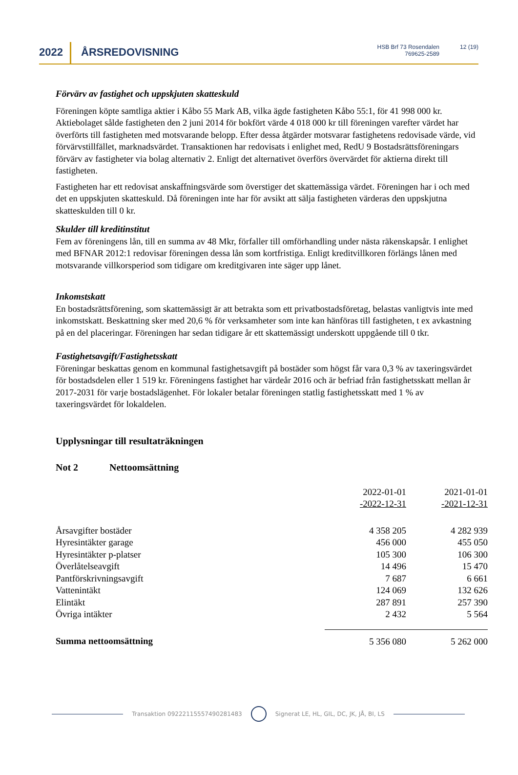2022 ÅRSREDOVISNING
HSB Brf 73 Rosendalen
769625-2589
12 (19)
Förvärv av fastighet och uppskjuten skatteskuld
Föreningen köpte samtliga aktier i Kåbo 55 Mark AB, vilka ägde fastigheten Kåbo 55:1, för 41 998 000 kr. Aktiebolaget sålde fastigheten den 2 juni 2014 för bokfört värde 4 018 000 kr till föreningen varefter värdet har överförts till fastigheten med motsvarande belopp. Efter dessa åtgärder motsvarar fastighetens redovisade värde, vid förvärvstillfället, marknadsvärdet. Transaktionen har redovisats i enlighet med, RedU 9 Bostadsrättsföreningars förvärv av fastigheter via bolag alternativ 2. Enligt det alternativet överförs övervärdet för aktierna direkt till fastigheten.
Fastigheten har ett redovisat anskaffningsvärde som överstiger det skattemässiga värdet. Föreningen har i och med det en uppskjuten skatteskuld. Då föreningen inte har för avsikt att sälja fastigheten värderas den uppskjutna skatteskulden till 0 kr.
Skulder till kreditinstitut
Fem av föreningens lån, till en summa av 48 Mkr, förfaller till omförhandling under nästa räkenskapsår. I enlighet med BFNAR 2012:1 redovisar föreningen dessa lån som kortfristiga. Enligt kreditvillkoren förlängs lånen med motsvarande villkorsperiod som tidigare om kreditgivaren inte säger upp lånet.
Inkomstskatt
En bostadsrättsförening, som skattemässigt är att betrakta som ett privatbostadsföretag, belastas vanligtvis inte med inkomstskatt. Beskattning sker med 20,6 % för verksamheter som inte kan hänföras till fastigheten, t ex avkastning på en del placeringar. Föreningen har sedan tidigare år ett skattemässigt underskott uppgående till 0 tkr.
Fastighetsavgift/Fastighetsskatt
Föreningar beskattas genom en kommunal fastighetsavgift på bostäder som högst får vara 0,3 % av taxeringsvärdet för bostadsdelen eller 1 519 kr. Föreningens fastighet har värdeår 2016 och är befriad från fastighetsskatt mellan år 2017-2031 för varje bostadslägenhet. För lokaler betalar föreningen statlig fastighetsskatt med 1 % av taxeringsvärdet för lokaldelen.
Upplysningar till resultaträkningen
Not 2 Nettoomsättning
| | 2022-01-01 -2022-12-31 | 2021-01-01 -2021-12-31 |
| Årsavgifter bostäder | 4 358 205 | 4 282 939 |
| Hyresintäkter garage | 456 000 | 455 050 |
| Hyresintäkter p-platser | 105 300 | 106 300 |
| Överlåtelseavgift | 14 496 | 15 470 |
| Pantförskrivningsavgift | 7 687 | 6 661 |
| Vattenintäkt | 124 069 | 132 626 |
| Elintäkt | 287 891 | 257 390 |
| Övriga intäkter | 2 432 | 5 564 |
| Summa nettoomsättning | 5 356 080 | 5 262 000 |
Transaktion 09222115557490281483 Signerat LE, HL, GIL, DC, JK, JÅ, BI, LS